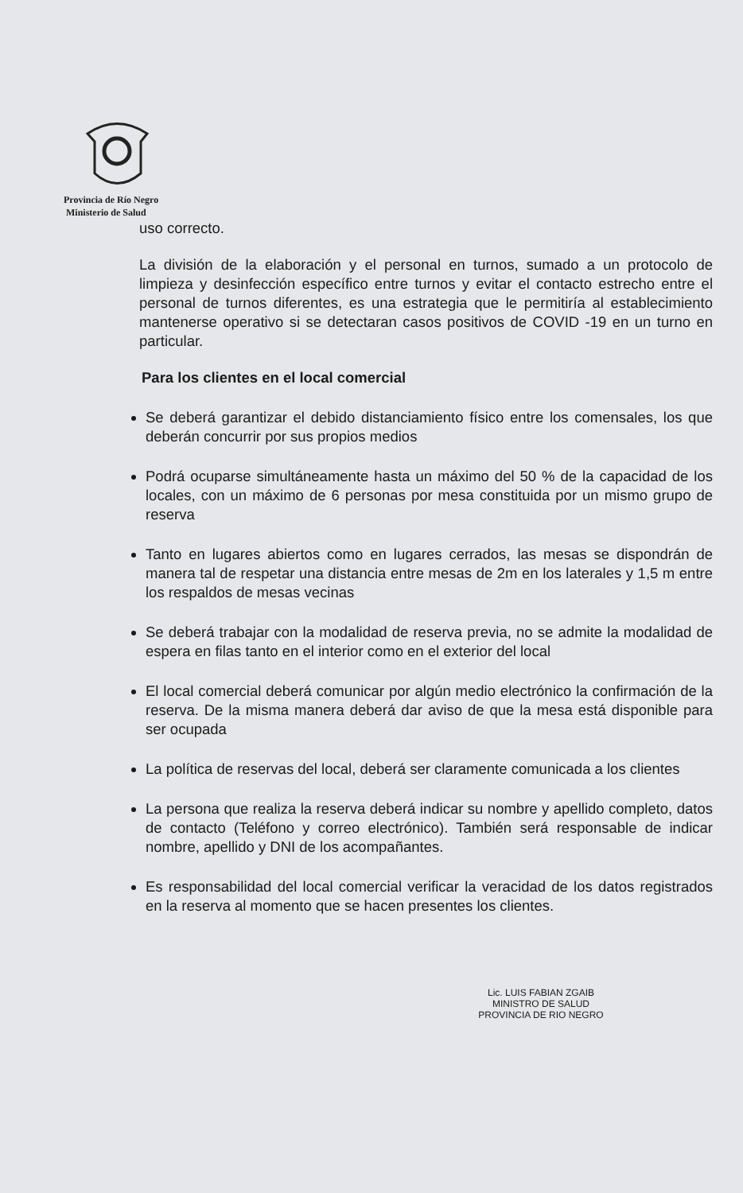Provincia de Río Negro
Ministerio de Salud
uso correcto.
La división de la elaboración y el personal en turnos, sumado a un protocolo de limpieza y desinfección específico entre turnos y evitar el contacto estrecho entre el personal de turnos diferentes, es una estrategia que le permitiría al establecimiento mantenerse operativo si se detectaran casos positivos de COVID -19 en un turno en particular.
Para los clientes en el local comercial
Se deberá garantizar el debido distanciamiento físico entre los comensales, los que deberán concurrir por sus propios medios
Podrá ocuparse simultáneamente hasta un máximo del 50 % de la capacidad de los locales, con un máximo de 6 personas por mesa constituida por un mismo grupo de reserva
Tanto en lugares abiertos como en lugares cerrados, las mesas se dispondrán de manera tal de respetar una distancia entre mesas de 2m en los laterales y 1,5 m entre los respaldos de mesas vecinas
Se deberá trabajar con la modalidad de reserva previa, no se admite la modalidad de espera en filas tanto en el interior como en el exterior del local
El local comercial deberá comunicar por algún medio electrónico la confirmación de la reserva. De la misma manera deberá dar aviso de que la mesa está disponible para ser ocupada
La política de reservas del local, deberá ser claramente comunicada a los clientes
La persona que realiza la reserva deberá indicar su nombre y apellido completo, datos de contacto (Teléfono y correo electrónico). También será responsable de indicar nombre, apellido y DNI de los acompañantes.
Es responsabilidad del local comercial verificar la veracidad de los datos registrados en la reserva al momento que se hacen presentes los clientes.
Lic. LUIS FABIAN ZGAIB
MINISTRO DE SALUD
PROVINCIA DE RIO NEGRO